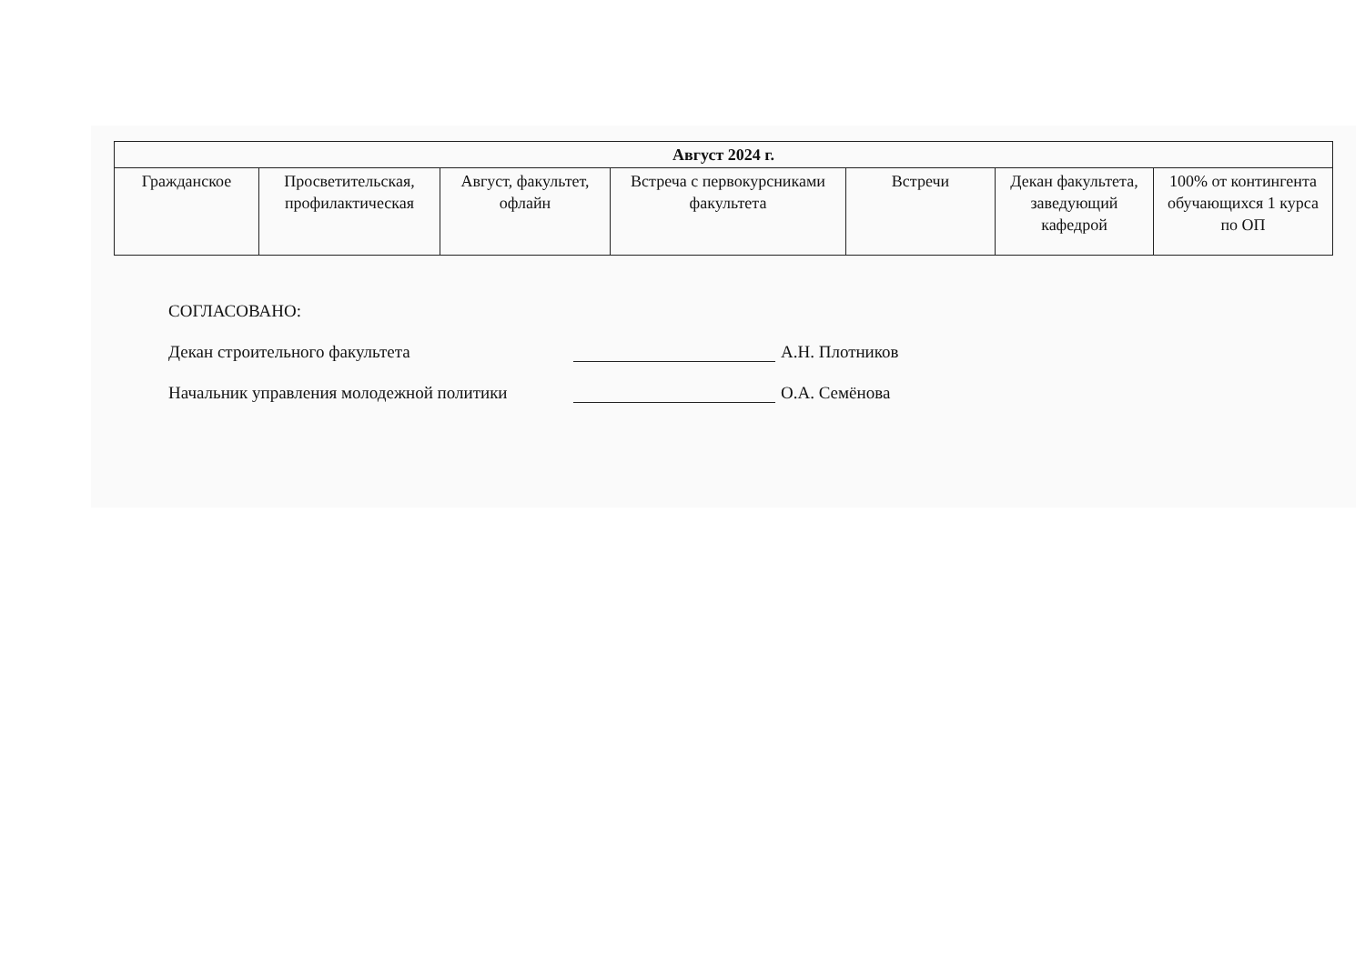| Август 2024 г. | | | | | | |
| --- | --- | --- | --- | --- | --- | --- |
| Гражданское | Просветительская, профилактическая | Август, факультет, офлайн | Встреча с первокурсниками факультета | Встречи | Декан факультета, заведующий кафедрой | 100% от контингента обучающихся 1 курса по ОП |
СОГЛАСОВАНО:
Декан строительного факультета
А.Н. Плотников
Начальник управления молодежной политики
О.А. Семёнова